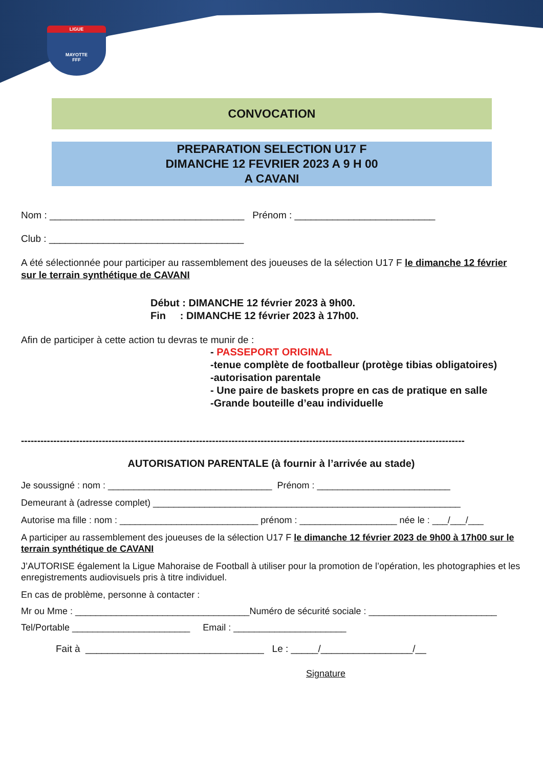LIGUE
MAYOTTE
FFF
CONVOCATION
PREPARATION SELECTION U17 F
DIMANCHE 12 FEVRIER 2023 A 9 H 00
A CAVANI
Nom : ____________________________________ Prénom : __________________________
Club : ____________________________________
A été sélectionnée pour participer au rassemblement des joueuses de la sélection U17 F le dimanche 12 février sur le terrain synthétique de CAVANI
Début : DIMANCHE 12 février 2023 à 9h00.
Fin : DIMANCHE 12 février 2023 à 17h00.
Afin de participer à cette action tu devras te munir de :
- PASSEPORT ORIGINAL
-tenue complète de footballeur (protège tibias obligatoires)
-autorisation parentale
- Une paire de baskets propre en cas de pratique en salle
-Grande bouteille d’eau individuelle
-----------------------------------------------------------------------------------------------------------------------------------------
AUTORISATION PARENTALE (à fournir à l’arrivée au stade)
Je soussigné : nom : ________________________________ Prénom : __________________________
Demeurant à (adresse complet) ____________________________________________________________
Autorise ma fille : nom : ___________________________ prénom : ___________________ née le : ___/___/___
A participer au rassemblement des joueuses de la sélection U17 F le dimanche 12 février 2023 de 9h00 à 17h00 sur le terrain synthétique de CAVANI
J’AUTORISE également la Ligue Mahoraise de Football à utiliser pour la promotion de l’opération, les photographies et les enregistrements audiovisuels pris à titre individuel.
En cas de problème, personne à contacter :
Mr ou Mme : __________________________________Numéro de sécurité sociale : _________________________
Tel/Portable _______________________ Email : ______________________
Fait à _________________________________ Le : _____/_________________/__
Signature